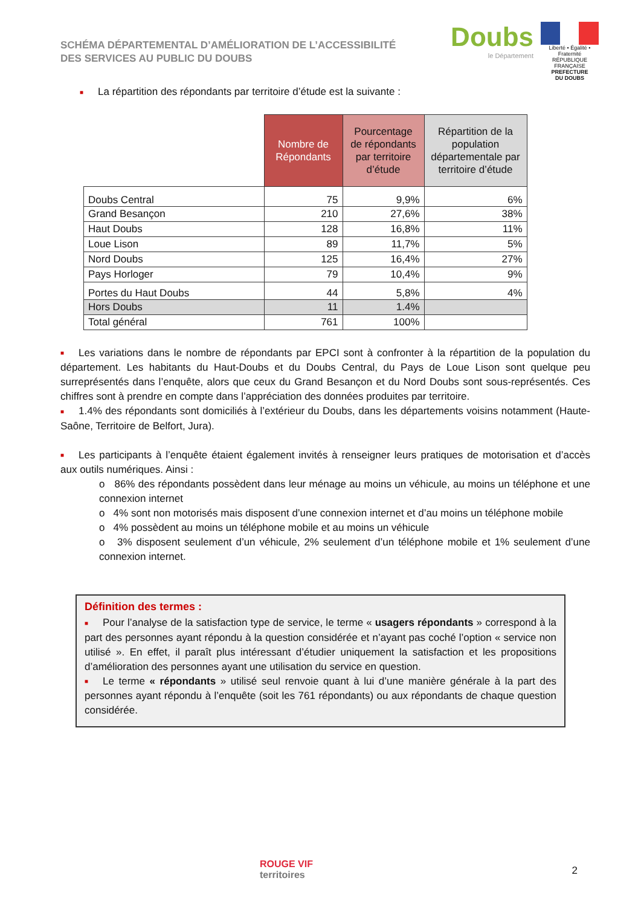SCHÉMA DÉPARTEMENTAL D’AMÉLIORATION DE L’ACCESSIBILITÉ
DES SERVICES AU PUBLIC DU DOUBS
Doubs
le Département
Liberté • Égalité • Fraternité
RÉPUBLIQUE FRANÇAISE
PREFECTURE
DU DOUBS
■ La répartition des répondants par territoire d’étude est la suivante :
| | Nombre de Répondants | Pourcentage de répondants par territoire d’étude | Répartition de la population départementale par territoire d’étude |
| --- | --- | --- | --- |
| Doubs Central | 75 | 9,9% | 6% |
| Grand Besançon | 210 | 27,6% | 38% |
| Haut Doubs | 128 | 16,8% | 11% |
| Loue Lison | 89 | 11,7% | 5% |
| Nord Doubs | 125 | 16,4% | 27% |
| Pays Horloger | 79 | 10,4% | 9% |
| Portes du Haut Doubs | 44 | 5,8% | 4% |
| Hors Doubs | 11 | 1.4% | |
| Total général | 761 | 100% | |
■ Les variations dans le nombre de répondants par EPCI sont à confronter à la répartition de la population du département. Les habitants du Haut-Doubs et du Doubs Central, du Pays de Loue Lison sont quelque peu surreprésentés dans l’enquête, alors que ceux du Grand Besançon et du Nord Doubs sont sous-représentés. Ces chiffres sont à prendre en compte dans l’appréciation des données produites par territoire.
■ 1.4% des répondants sont domiciliés à l’extérieur du Doubs, dans les départements voisins notamment (Haute-Saône, Territoire de Belfort, Jura).
■ Les participants à l’enquête étaient également invités à renseigner leurs pratiques de motorisation et d’accès aux outils numériques. Ainsi :
o 86% des répondants possèdent dans leur ménage au moins un véhicule, au moins un téléphone et une connexion internet
o 4% sont non motorisés mais disposent d’une connexion internet et d’au moins un téléphone mobile
o 4% possèdent au moins un téléphone mobile et au moins un véhicule
o 3% disposent seulement d’un véhicule, 2% seulement d’un téléphone mobile et 1% seulement d’une connexion internet.
Définition des termes :
■ Pour l’analyse de la satisfaction type de service, le terme « usagers répondants » correspond à la part des personnes ayant répondu à la question considérée et n’ayant pas coché l’option « service non utilisé ». En effet, il paraît plus intéressant d’étudier uniquement la satisfaction et les propositions d’amélioration des personnes ayant une utilisation du service en question.
■ Le terme « répondants » utilisé seul renvoie quant à lui d’une manière générale à la part des personnes ayant répondu à l’enquête (soit les 761 répondants) ou aux répondants de chaque question considérée.
ROUGE VIF
territoires
2